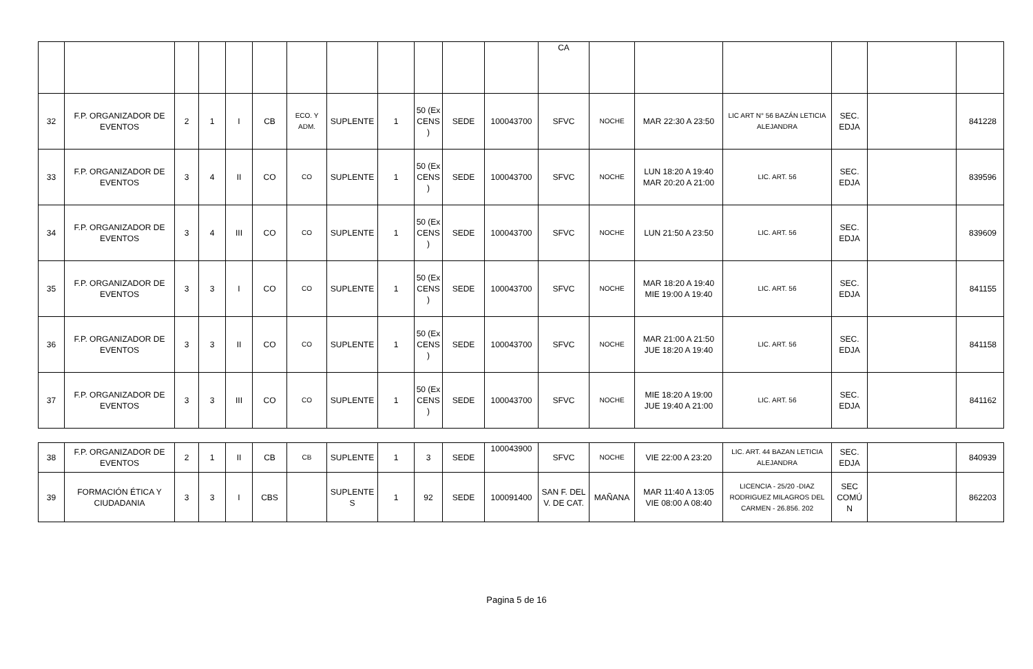| | | | | | | | | | | | | CA | | | | | | |
| 32 | F.P. ORGANIZADOR DE EVENTOS | 2 | 1 | I | CB | ECO. Y ADM. | SUPLENTE | 1 | 50 (Ex CENS ) | SEDE | 100043700 | SFVC | NOCHE | MAR 22:30 A 23:50 | LIC ART N° 56 BAZÁN LETICIA ALEJANDRA | SEC. EDJA | | 841228 |
| 33 | F.P. ORGANIZADOR DE EVENTOS | 3 | 4 | II | CO | CO | SUPLENTE | 1 | 50 (Ex CENS ) | SEDE | 100043700 | SFVC | NOCHE | LUN 18:20 A 19:40 MAR 20:20 A 21:00 | LIC. ART. 56 | SEC. EDJA | | 839596 |
| 34 | F.P. ORGANIZADOR DE EVENTOS | 3 | 4 | III | CO | CO | SUPLENTE | 1 | 50 (Ex CENS ) | SEDE | 100043700 | SFVC | NOCHE | LUN 21:50 A 23:50 | LIC. ART. 56 | SEC. EDJA | | 839609 |
| 35 | F.P. ORGANIZADOR DE EVENTOS | 3 | 3 | I | CO | CO | SUPLENTE | 1 | 50 (Ex CENS ) | SEDE | 100043700 | SFVC | NOCHE | MAR 18:20 A 19:40 MIE 19:00 A 19:40 | LIC. ART. 56 | SEC. EDJA | | 841155 |
| 36 | F.P. ORGANIZADOR DE EVENTOS | 3 | 3 | II | CO | CO | SUPLENTE | 1 | 50 (Ex CENS ) | SEDE | 100043700 | SFVC | NOCHE | MAR 21:00 A 21:50 JUE 18:20 A 19:40 | LIC. ART. 56 | SEC. EDJA | | 841158 |
| 37 | F.P. ORGANIZADOR DE EVENTOS | 3 | 3 | III | CO | CO | SUPLENTE | 1 | 50 (Ex CENS ) | SEDE | 100043700 | SFVC | NOCHE | MIE 18:20 A 19:00 JUE 19:40 A 21:00 | LIC. ART. 56 | SEC. EDJA | | 841162 |
| 38 | F.P. ORGANIZADOR DE EVENTOS | 2 | 1 | II | CB | CB | SUPLENTE | 1 | 3 | SEDE | 100043900 | SFVC | NOCHE | VIE 22:00 A 23:20 | LIC. ART. 44 BAZAN LETICIA ALEJANDRA | SEC. EDJA | | 840939 |
| 39 | FORMACIÓN ÉTICA Y CIUDADANIA | 3 | 3 | I | CBS | | SUPLENTE S | 1 | 92 | SEDE | 100091400 | SAN F. DEL V. DE CAT. | MAÑANA | MAR 11:40 A 13:05 VIE 08:00 A 08:40 | LICENCIA - 25/20 -DIAZ RODRIGUEZ MILAGROS DEL CARMEN - 26.856. 202 | SEC COMÚ N | | 862203 |
Pagina 5 de 16